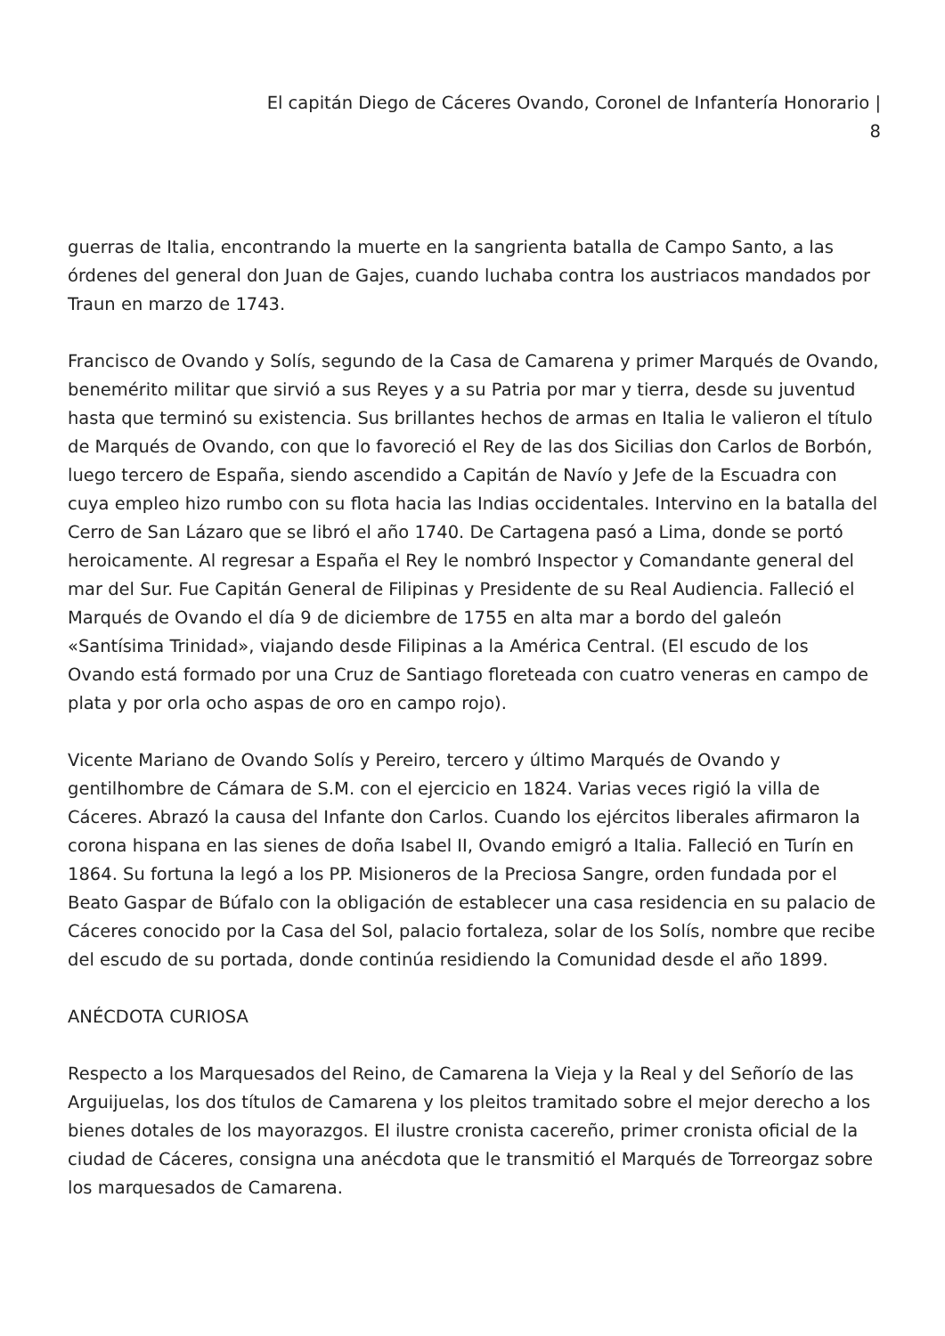El capitán Diego de Cáceres Ovando, Coronel de Infantería Honorario |
8
guerras de Italia, encontrando la muerte en la sangrienta batalla de Campo Santo, a las órdenes del general don Juan de Gajes, cuando luchaba contra los austriacos mandados por Traun en marzo de 1743.
Francisco de Ovando y Solís, segundo de la Casa de Camarena y primer Marqués de Ovando, benemérito militar que sirvió a sus Reyes y a su Patria por mar y tierra, desde su juventud hasta que terminó su existencia. Sus brillantes hechos de armas en Italia le valieron el título de Marqués de Ovando, con que lo favoreció el Rey de las dos Sicilias don Carlos de Borbón, luego tercero de España, siendo ascendido a Capitán de Navío y Jefe de la Escuadra con cuya empleo hizo rumbo con su flota hacia las Indias occidentales. Intervino en la batalla del Cerro de San Lázaro que se libró el año 1740. De Cartagena pasó a Lima, donde se portó heroicamente. Al regresar a España el Rey le nombró Inspector y Comandante general del mar del Sur. Fue Capitán General de Filipinas y Presidente de su Real Audiencia. Falleció el Marqués de Ovando el día 9 de diciembre de 1755 en alta mar a bordo del galeón «Santísima Trinidad», viajando desde Filipinas a la América Central. (El escudo de los Ovando está formado por una Cruz de Santiago floreteada con cuatro veneras en campo de plata y por orla ocho aspas de oro en campo rojo).
Vicente Mariano de Ovando Solís y Pereiro, tercero y último Marqués de Ovando y gentilhombre de Cámara de S.M. con el ejercicio en 1824. Varias veces rigió la villa de Cáceres. Abrazó la causa del Infante don Carlos. Cuando los ejércitos liberales afirmaron la corona hispana en las sienes de doña Isabel II, Ovando emigró a Italia. Falleció en Turín en 1864. Su fortuna la legó a los PP. Misioneros de la Preciosa Sangre, orden fundada por el Beato Gaspar de Búfalo con la obligación de establecer una casa residencia en su palacio de Cáceres conocido por la Casa del Sol, palacio fortaleza, solar de los Solís, nombre que recibe del escudo de su portada, donde continúa residiendo la Comunidad desde el año 1899.
ANÉCDOTA CURIOSA
Respecto a los Marquesados del Reino, de Camarena la Vieja y la Real y del Señorío de las Arguijuelas, los dos títulos de Camarena y los pleitos tramitado sobre el mejor derecho a los bienes dotales de los mayorazgos. El ilustre cronista cacereño, primer cronista oficial de la ciudad de Cáceres, consigna una anécdota que le transmitió el Marqués de Torreorgaz sobre los marquesados de Camarena.